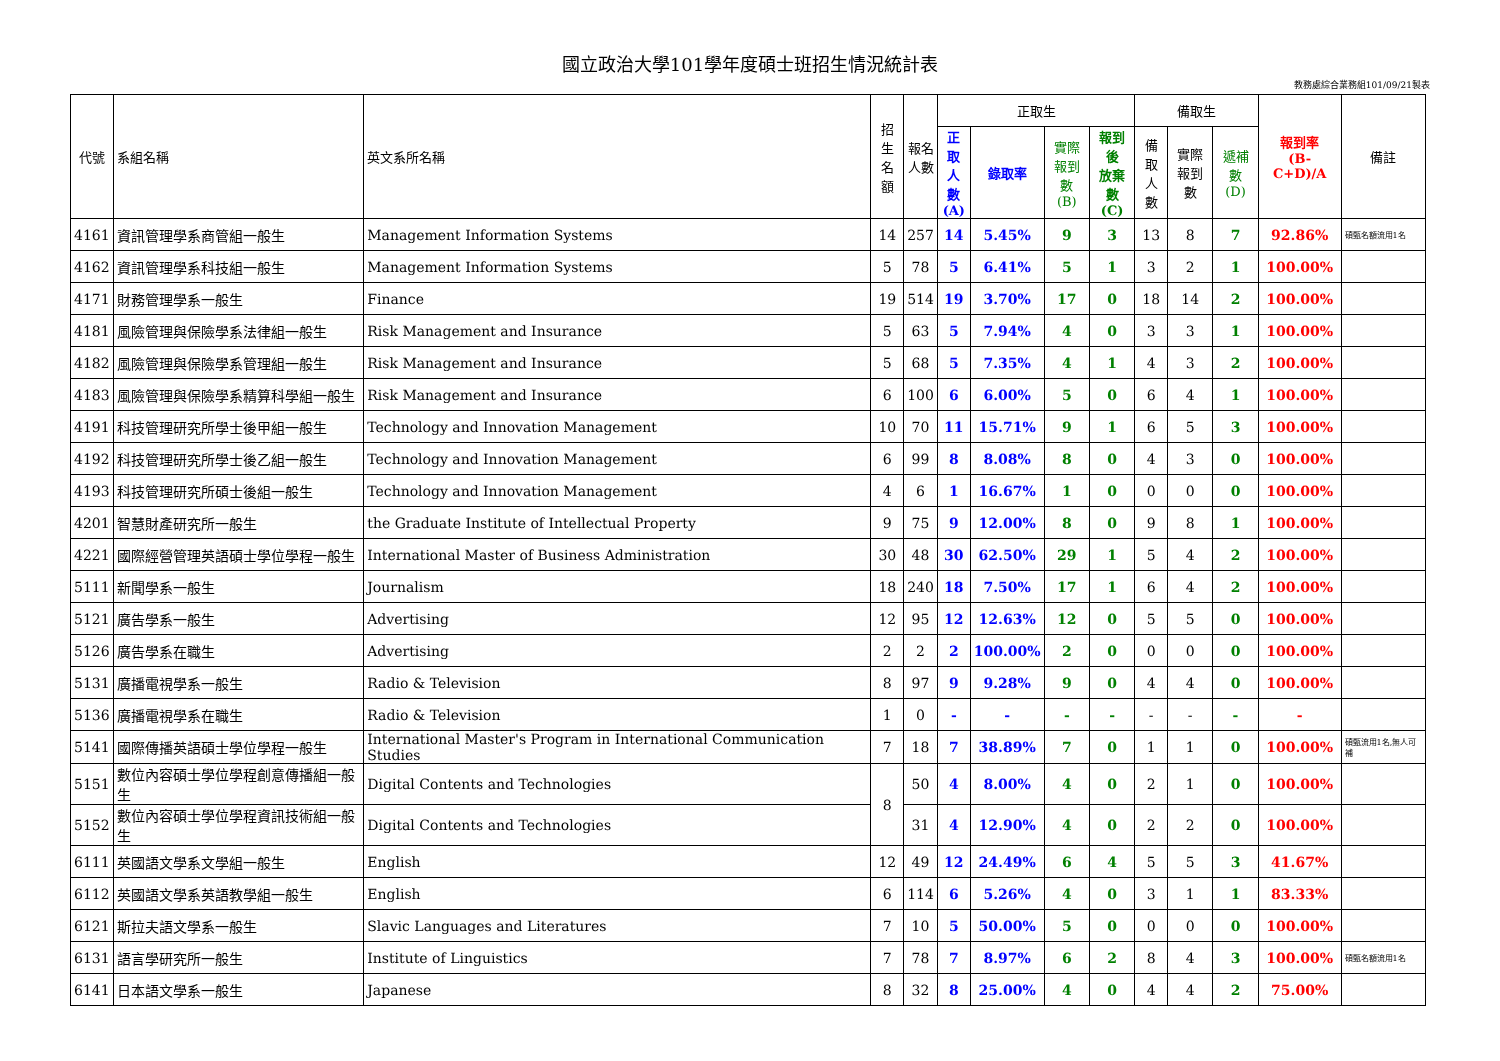國立政治大學101學年度碩士班招生情況統計表
教務處綜合業務組101/09/21製表
| 代號 | 系組名稱 | 英文系所名稱 | 招生 名額 | 報名 人數 | 正取生 | | | | 備取生 | | | 報到率 (B-C+D)/A | 備註 |
| --- | --- | --- | --- | --- | --- | --- | --- | --- | --- | --- | --- | --- | --- |
| | | | | | 正取 人數 (A) | 錄取率 | 實際 報到數 (B) | 報到後 放棄數 (C) | 備取 人數 | 實際 報到數 | 遞補數 (D) | | |
| 4161 | 資訊管理學系商管組一般生 | Management Information Systems | 14 | 257 | 14 | 5.45% | 9 | 3 | 13 | 8 | 7 | 92.86% | 碩甄名額流用1名 |
| 4162 | 資訊管理學系科技組一般生 | Management Information Systems | 5 | 78 | 5 | 6.41% | 5 | 1 | 3 | 2 | 1 | 100.00% | |
| 4171 | 財務管理學系一般生 | Finance | 19 | 514 | 19 | 3.70% | 17 | 0 | 18 | 14 | 2 | 100.00% | |
| 4181 | 風險管理與保險學系法律組一般生 | Risk Management and Insurance | 5 | 63 | 5 | 7.94% | 4 | 0 | 3 | 3 | 1 | 100.00% | |
| 4182 | 風險管理與保險學系管理組一般生 | Risk Management and Insurance | 5 | 68 | 5 | 7.35% | 4 | 1 | 4 | 3 | 2 | 100.00% | |
| 4183 | 風險管理與保險學系精算科學組一般生 | Risk Management and Insurance | 6 | 100 | 6 | 6.00% | 5 | 0 | 6 | 4 | 1 | 100.00% | |
| 4191 | 科技管理研究所學士後甲組一般生 | Technology and Innovation Management | 10 | 70 | 11 | 15.71% | 9 | 1 | 6 | 5 | 3 | 100.00% | |
| 4192 | 科技管理研究所學士後乙組一般生 | Technology and Innovation Management | 6 | 99 | 8 | 8.08% | 8 | 0 | 4 | 3 | 0 | 100.00% | |
| 4193 | 科技管理研究所碩士後組一般生 | Technology and Innovation Management | 4 | 6 | 1 | 16.67% | 1 | 0 | 0 | 0 | 0 | 100.00% | |
| 4201 | 智慧財產研究所一般生 | the Graduate Institute of Intellectual Property | 9 | 75 | 9 | 12.00% | 8 | 0 | 9 | 8 | 1 | 100.00% | |
| 4221 | 國際經營管理英語碩士學位學程一般生 | International Master of Business Administration | 30 | 48 | 30 | 62.50% | 29 | 1 | 5 | 4 | 2 | 100.00% | |
| 5111 | 新聞學系一般生 | Journalism | 18 | 240 | 18 | 7.50% | 17 | 1 | 6 | 4 | 2 | 100.00% | |
| 5121 | 廣告學系一般生 | Advertising | 12 | 95 | 12 | 12.63% | 12 | 0 | 5 | 5 | 0 | 100.00% | |
| 5126 | 廣告學系在職生 | Advertising | 2 | 2 | 2 | 100.00% | 2 | 0 | 0 | 0 | 0 | 100.00% | |
| 5131 | 廣播電視學系一般生 | Radio & Television | 8 | 97 | 9 | 9.28% | 9 | 0 | 4 | 4 | 0 | 100.00% | |
| 5136 | 廣播電視學系在職生 | Radio & Television | 1 | 0 | - | - | - | - | - | - | - | - | |
| 5141 | 國際傳播英語碩士學位學程一般生 | International Master's Program in International Communication Studies | 7 | 18 | 7 | 38.89% | 7 | 0 | 1 | 1 | 0 | 100.00% | 碩甄流用1名,無人可補 |
| 5151 | 數位內容碩士學位學程創意傳播組一般生 | Digital Contents and Technologies | 8 | 50 | 4 | 8.00% | 4 | 0 | 2 | 1 | 0 | 100.00% | |
| 5152 | 數位內容碩士學位學程資訊技術組一般生 | Digital Contents and Technologies | | 31 | 4 | 12.90% | 4 | 0 | 2 | 2 | 0 | 100.00% | |
| 6111 | 英國語文學系文學組一般生 | English | 12 | 49 | 12 | 24.49% | 6 | 4 | 5 | 5 | 3 | 41.67% | |
| 6112 | 英國語文學系英語教學組一般生 | English | 6 | 114 | 6 | 5.26% | 4 | 0 | 3 | 1 | 1 | 83.33% | |
| 6121 | 斯拉夫語文學系一般生 | Slavic Languages and Literatures | 7 | 10 | 5 | 50.00% | 5 | 0 | 0 | 0 | 0 | 100.00% | |
| 6131 | 語言學研究所一般生 | Institute of Linguistics | 7 | 78 | 7 | 8.97% | 6 | 2 | 8 | 4 | 3 | 100.00% | 碩甄名額流用1名 |
| 6141 | 日本語文學系一般生 | Japanese | 8 | 32 | 8 | 25.00% | 4 | 0 | 4 | 4 | 2 | 75.00% | |